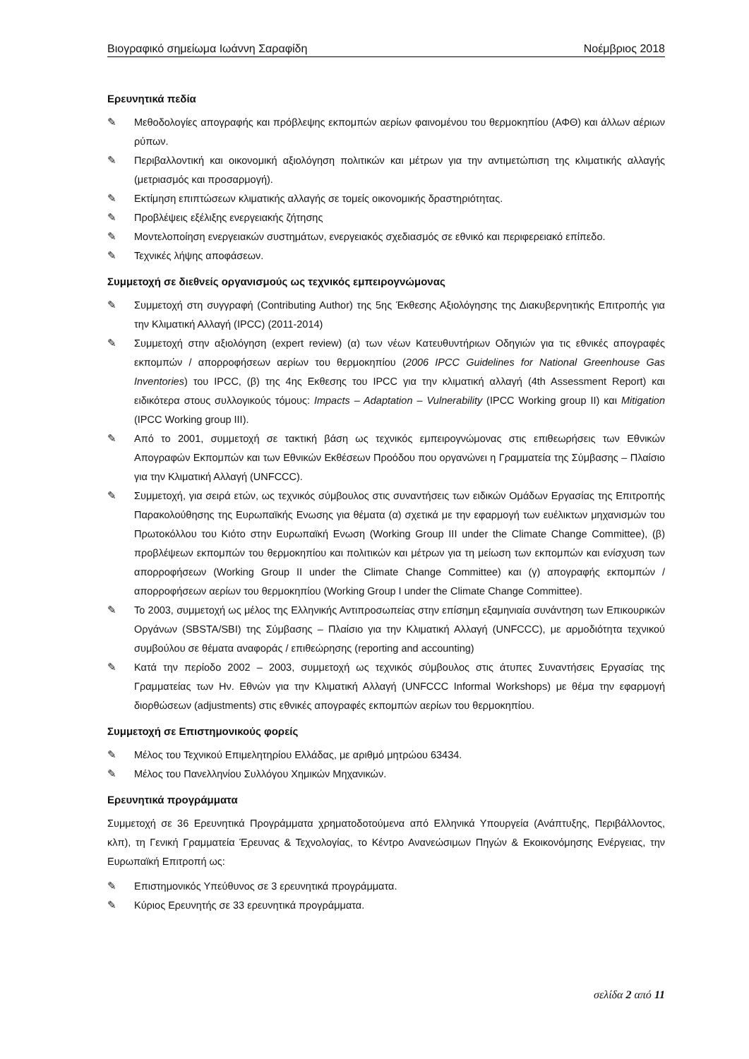Βιογραφικό σημείωμα Ιωάννη Σαραφίδη Νοέμβριος 2018
Ερευνητικά πεδία
✎ Μεθοδολογίες απογραφής και πρόβλεψης εκπομπών αερίων φαινομένου του θερμοκηπίου (ΑΦΘ) και άλλων αέριων ρύπων.
✎ Περιβαλλοντική και οικονομική αξιολόγηση πολιτικών και μέτρων για την αντιμετώπιση της κλιματικής αλλαγής (μετριασμός και προσαρμογή).
✎ Εκτίμηση επιπτώσεων κλιματικής αλλαγής σε τομείς οικονομικής δραστηριότητας.
✎ Προβλέψεις εξέλιξης ενεργειακής ζήτησης
✎ Μοντελοποίηση ενεργειακών συστημάτων, ενεργειακός σχεδιασμός σε εθνικό και περιφερειακό επίπεδο.
✎ Τεχνικές λήψης αποφάσεων.
Συμμετοχή σε διεθνείς οργανισμούς ως τεχνικός εμπειρογνώμονας
✎ Συμμετοχή στη συγγραφή (Contributing Author) της 5ης Έκθεσης Αξιολόγησης της Διακυβερνητικής Επιτροπής για την Κλιματική Αλλαγή (IPCC) (2011-2014)
✎ Συμμετοχή στην αξιολόγηση (expert review) (α) των νέων Κατευθυντήριων Οδηγιών για τις εθνικές απογραφές εκπομπών / απορροφήσεων αερίων του θερμοκηπίου (2006 IPCC Guidelines for National Greenhouse Gas Inventories) του IPCC, (β) της 4ης Εκθεσης του IPCC για την κλιματική αλλαγή (4th Assessment Report) και ειδικότερα στους συλλογικούς τόμους: Impacts – Adaptation – Vulnerability (IPCC Working group II) και Mitigation (IPCC Working group III).
✎ Από το 2001, συμμετοχή σε τακτική βάση ως τεχνικός εμπειρογνώμονας στις επιθεωρήσεις των Εθνικών Απογραφών Εκπομπών και των Εθνικών Εκθέσεων Προόδου που οργανώνει η Γραμματεία της Σύμβασης – Πλαίσιο για την Κλιματική Αλλαγή (UNFCCC).
✎ Συμμετοχή, για σειρά ετών, ως τεχνικός σύμβουλος στις συναντήσεις των ειδικών Ομάδων Εργασίας της Επιτροπής Παρακολούθησης της Ευρωπαϊκής Ενωσης για θέματα (α) σχετικά με την εφαρμογή των ευέλικτων μηχανισμών του Πρωτοκόλλου του Κιότο στην Ευρωπαϊκή Ενωση (Working Group III under the Climate Change Committee), (β) προβλέψεων εκπομπών του θερμοκηπίου και πολιτικών και μέτρων για τη μείωση των εκπομπών και ενίσχυση των απορροφήσεων (Working Group II under the Climate Change Committee) και (γ) απογραφής εκπομπών / απορροφήσεων αερίων του θερμοκηπίου (Working Group I under the Climate Change Committee).
✎ Το 2003, συμμετοχή ως μέλος της Ελληνικής Αντιπροσωπείας στην επίσημη εξαμηνιαία συνάντηση των Επικουρικών Οργάνων (SBSTA/SBI) της Σύμβασης – Πλαίσιο για την Κλιματική Αλλαγή (UNFCCC), με αρμοδιότητα τεχνικού συμβούλου σε θέματα αναφοράς / επιθεώρησης (reporting and accounting)
✎ Κατά την περίοδο 2002 – 2003, συμμετοχή ως τεχνικός σύμβουλος στις άτυπες Συναντήσεις Εργασίας της Γραμματείας των Ην. Εθνών για την Κλιματική Αλλαγή (UNFCCC Informal Workshops) με θέμα την εφαρμογή διορθώσεων (adjustments) στις εθνικές απογραφές εκπομπών αερίων του θερμοκηπίου.
Συμμετοχή σε Επιστημονικούς φορείς
✎ Μέλος του Τεχνικού Επιμελητηρίου Ελλάδας, με αριθμό μητρώου 63434.
✎ Μέλος του Πανελληνίου Συλλόγου Χημικών Μηχανικών.
Ερευνητικά προγράμματα
Συμμετοχή σε 36 Ερευνητικά Προγράμματα χρηματοδοτούμενα από Ελληνικά Υπουργεία (Ανάπτυξης, Περιβάλλοντος, κλπ), τη Γενική Γραμματεία Έρευνας & Τεχνολογίας, το Κέντρο Ανανεώσιμων Πηγών & Εκοικονόμησης Ενέργειας, την Ευρωπαϊκή Επιτροπή ως:
✎ Επιστημονικός Υπεύθυνος σε 3 ερευνητικά προγράμματα.
✎ Κύριος Ερευνητής σε 33 ερευνητικά προγράμματα.
σελίδα 2 από 11